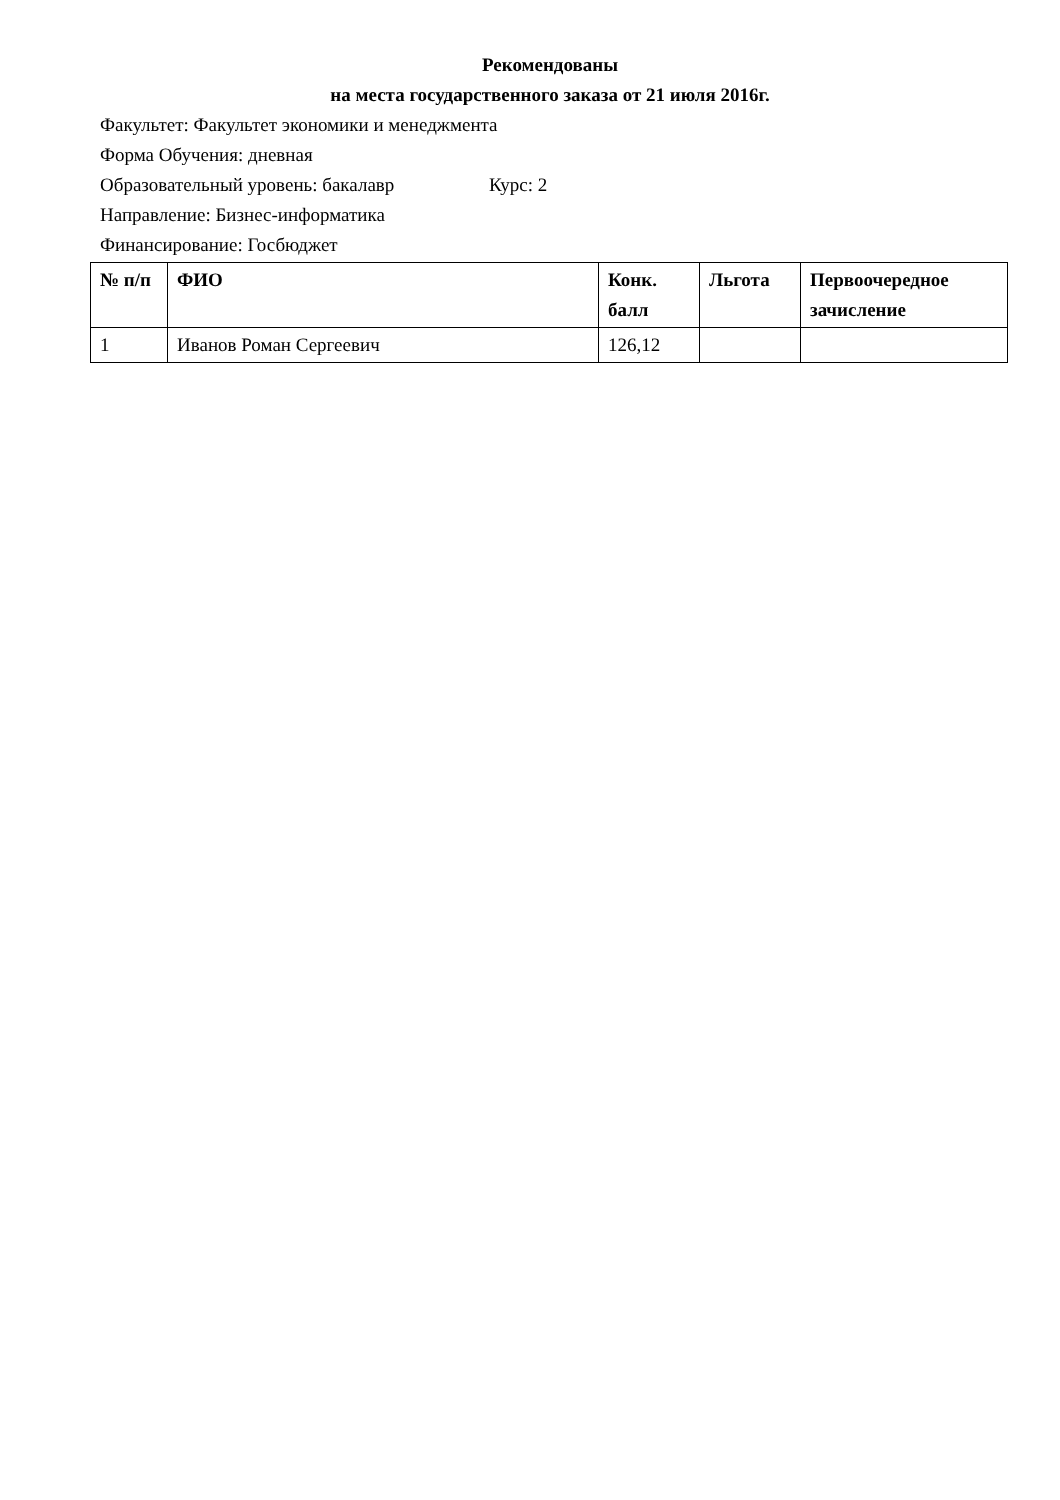Рекомендованы
на места государственного заказа от 21 июля 2016г.
Факультет: Факультет экономики и менеджмента
Форма Обучения: дневная
Образовательный уровень: бакалавр Курс: 2
Направление: Бизнес-информатика
Финансирование: Госбюджет
| № п/п | ФИО | Конк. балл | Льгота | Первоочередное зачисление |
| --- | --- | --- | --- | --- |
| 1 | Иванов Роман Сергеевич | 126,12 | | |